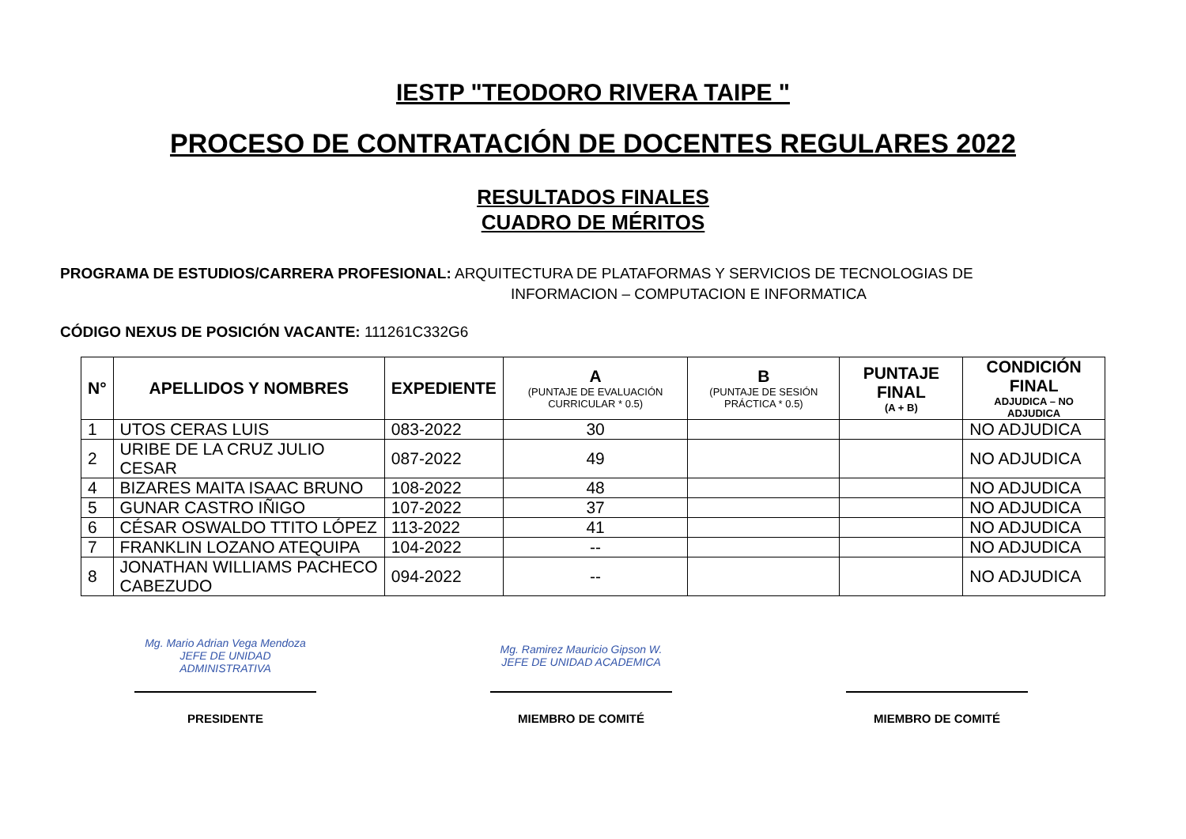IESTP "TEODORO RIVERA TAIPE "
PROCESO DE CONTRATACIÓN DE DOCENTES REGULARES 2022
RESULTADOS FINALES
CUADRO DE MÉRITOS
PROGRAMA DE ESTUDIOS/CARRERA PROFESIONAL: ARQUITECTURA DE PLATAFORMAS Y SERVICIOS DE TECNOLOGIAS DE
INFORMACION – COMPUTACION E INFORMATICA
CÓDIGO NEXUS DE POSICIÓN VACANTE: 111261C332G6
| N° | APELLIDOS Y NOMBRES | EXPEDIENTE | A (PUNTAJE DE EVALUACIÓN CURRICULAR * 0.5) | B (PUNTAJE DE SESIÓN PRÁCTICA * 0.5) | PUNTAJE FINAL (A + B) | CONDICIÓN FINAL ADJUDICA – NO ADJUDICA |
| --- | --- | --- | --- | --- | --- | --- |
| 1 | UTOS CERAS LUIS | 083-2022 | 30 | | | NO ADJUDICA |
| 2 | URIBE DE LA CRUZ JULIO CESAR | 087-2022 | 49 | | | NO ADJUDICA |
| 4 | BIZARES MAITA ISAAC BRUNO | 108-2022 | 48 | | | NO ADJUDICA |
| 5 | GUNAR CASTRO IÑIGO | 107-2022 | 37 | | | NO ADJUDICA |
| 6 | CÉSAR OSWALDO TTITO LÓPEZ | 113-2022 | 41 | | | NO ADJUDICA |
| 7 | FRANKLIN LOZANO ATEQUIPA | 104-2022 | -- | | | NO ADJUDICA |
| 8 | JONATHAN WILLIAMS PACHECO CABEZUDO | 094-2022 | -- | | | NO ADJUDICA |
Mg. Mario Adrian Vega Mendoza
JEFE DE UNIDAD ADMINISTRATIVA
PRESIDENTE
Mg. Ramirez Mauricio Gipson W.
JEFE DE UNIDAD ACADEMICA
MIEMBRO DE COMITÉ
MIEMBRO DE COMITÉ